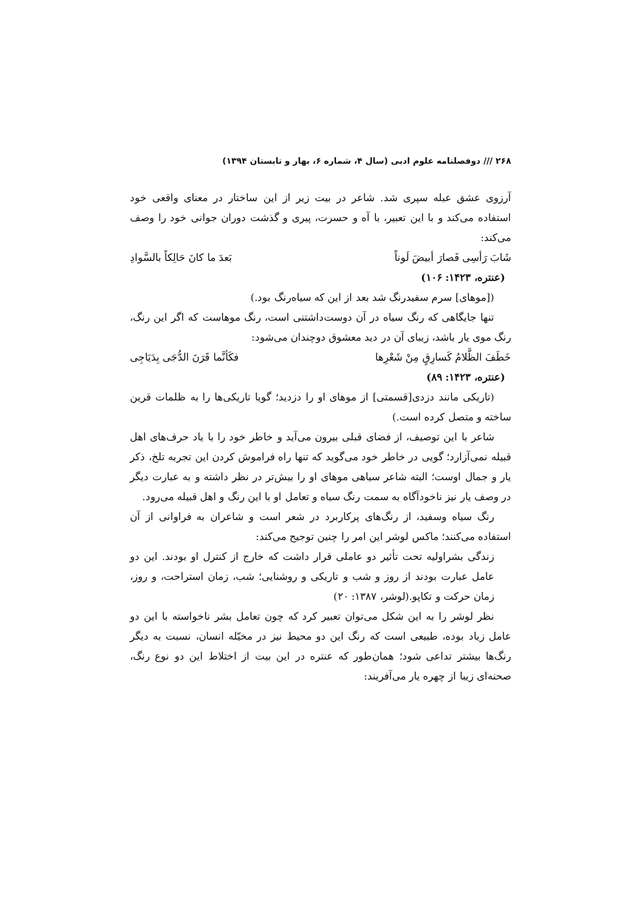۲۶۸ /// دوفصلنامه علوم ادبی (سال ۴، شماره ۶، بهار و تابستان ۱۳۹۴)
آرزوی عشق عبله سپری شد. شاعر در بیت زیر از این ساختار در معنای واقعی خود استفاده می‌کند و با این تعبیر، با آه و حسرت، پیری و گذشت دوران جوانی خود را وصف می‌کند:
شَابَ رَأسِی فَصارَ أبیضَ لَوناً بَعدَ ما کانَ حَالِکاً بالسَّوادِ
(عنتره، ۱۴۲۳: ۱۰۶)
([موهای] سرم سفیدرنگ شد بعد از این که سیاه‌رنگ بود.)
تنها جایگاهی که رنگ سیاه در آن دوست‌داشتنی است، رنگ موهاست که اگر این رنگ، رنگ موی یار باشد، زیبای آن در دید معشوق دوچندان می‌شود:
خَطَفَ الظَّلامُ کَسارِقٍ مِنْ شَعْرِها فکَأنَّما قَرَنَ الدُّجَی بِدَیَاجِی
(عنتره، ۱۴۲۳: ۸۹)
(تاریکی مانند دزدی[قسمتی] از موهای او را دزدید؛ گویا تاریکی‌ها را به ظلمات قرین ساخته و متصل کرده است.)
شاعر با این توصیف، از فضای قبلی بیرون می‌آید و خاطر خود را با یاد حرف‌های اهل قبیله نمی‌آزارد؛ گویی در خاطر خود می‌گوید که تنها راه فراموش کردن این تجربه تلخ، ذکر یار و جمال اوست؛ البته شاعر سیاهی موهای او را بیش‌تر در نظر داشته و به عبارت دیگر در وصف یار نیز ناخودآگاه به سمت رنگ سیاه و تعامل او با این رنگ و اهل قبیله می‌رود.
رنگ سیاه وسفید، از رنگ‌های پرکاربرد در شعر است و شاعران به فراوانی از آن استفاده می‌کنند؛ ماکس لوشر این امر را چنین توجیح می‌کند:
زندگی بشراولیه تحت تأثیر دو عاملی قرار داشت که خارج از کنترل او بودند. این دو عامل عبارت بودند از روز و شب و تاریکی و روشنایی؛ شب، زمان استراحت، و روز، زمان حرکت و تکاپو.(لوشر، ۱۳۸۷: ۲۰)
نظر لوشر را به این شکل می‌توان تعبیر کرد که چون تعامل بشر ناخواسته با این دو عامل زیاد بوده، طبیعی است که رنگ این دو محیط نیز در مخیّله انسان، نسبت به دیگر رنگ‌ها بیشتر تداعی شود؛ همان‌طور که عنتره در این بیت از اختلاط این دو نوع رنگ، صحنه‌ای زیبا از چهره یار می‌آفریند: